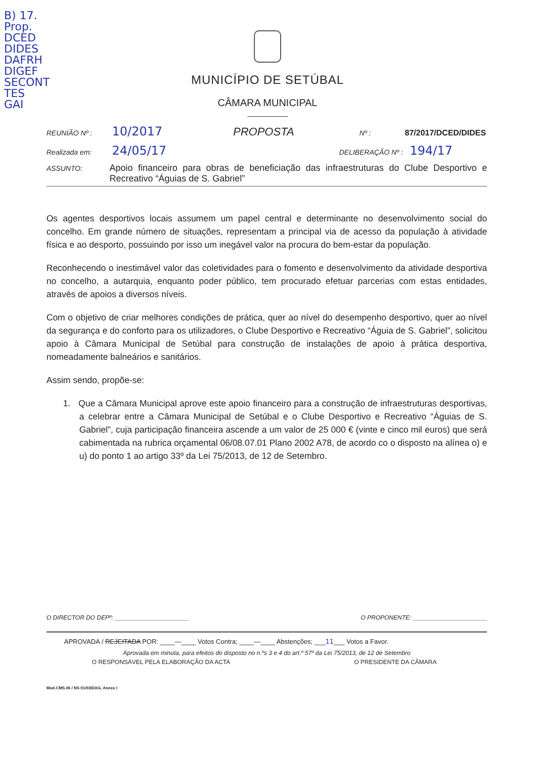B) 17.
Prop.
DCED
DIDES
DAFRH
DIGEF
SECONT
TES
GAI
MUNICÍPIO DE SETÚBAL
CÂMARA MUNICIPAL
REUNIÃO Nº : 10/2017 PROPOSTA Nº : 87/2017/DCED/DIDES
Realizada em: 24/05/17 DELIBERAÇÃO Nº : 194/17
ASSUNTO: Apoio financeiro para obras de beneficiação das infraestruturas do Clube Desportivo e Recreativo “Águias de S. Gabriel”
Os agentes desportivos locais assumem um papel central e determinante no desenvolvimento social do concelho. Em grande número de situações, representam a principal via de acesso da população à atividade física e ao desporto, possuindo por isso um inegável valor na procura do bem-estar da população.
Reconhecendo o inestimável valor das coletividades para o fomento e desenvolvimento da atividade desportiva no concelho, a autarquia, enquanto poder público, tem procurado efetuar parcerias com estas entidades, através de apoios a diversos níveis.
Com o objetivo de criar melhores condições de prática, quer ao nível do desempenho desportivo, quer ao nível da segurança e do conforto para os utilizadores, o Clube Desportivo e Recreativo “Águia de S. Gabriel”, solicitou apoio à Câmara Municipal de Setúbal para construção de instalações de apoio à prática desportiva, nomeadamente balneários e sanitários.
Assim sendo, propõe-se:
1. Que a Câmara Municipal aprove este apoio financeiro para a construção de infraestruturas desportivas, a celebrar entre a Câmara Municipal de Setúbal e o Clube Desportivo e Recreativo “Águias de S. Gabriel”, cuja participação financeira ascende a um valor de 25 000 € (vinte e cinco mil euros) que será cabimentada na rubrica orçamental 06/08.07.01 Plano 2002 A78, de acordo co o disposto na alínea o) e u) do ponto 1 ao artigo 33º da Lei 75/2013, de 12 de Setembro.
O DIRECTOR DO DEPº: ______________________ O PROPONENTE: ______________________
APROVADA / REJEITADA POR: ____—____ Votos Contra; ____—____ Abstenções; ___11___ Votos a Favor.
Aprovada em minuta, para efeitos do disposto no n.ºs 3 e 4 do art.º 57º da Lei 75/2013, de 12 de Setembro
O RESPONSÁVEL PELA ELABORAÇÃO DA ACTA O PRESIDENTE DA CÂMARA
Mod.CMS.06 / NS 01/03/DAG, Anexo I